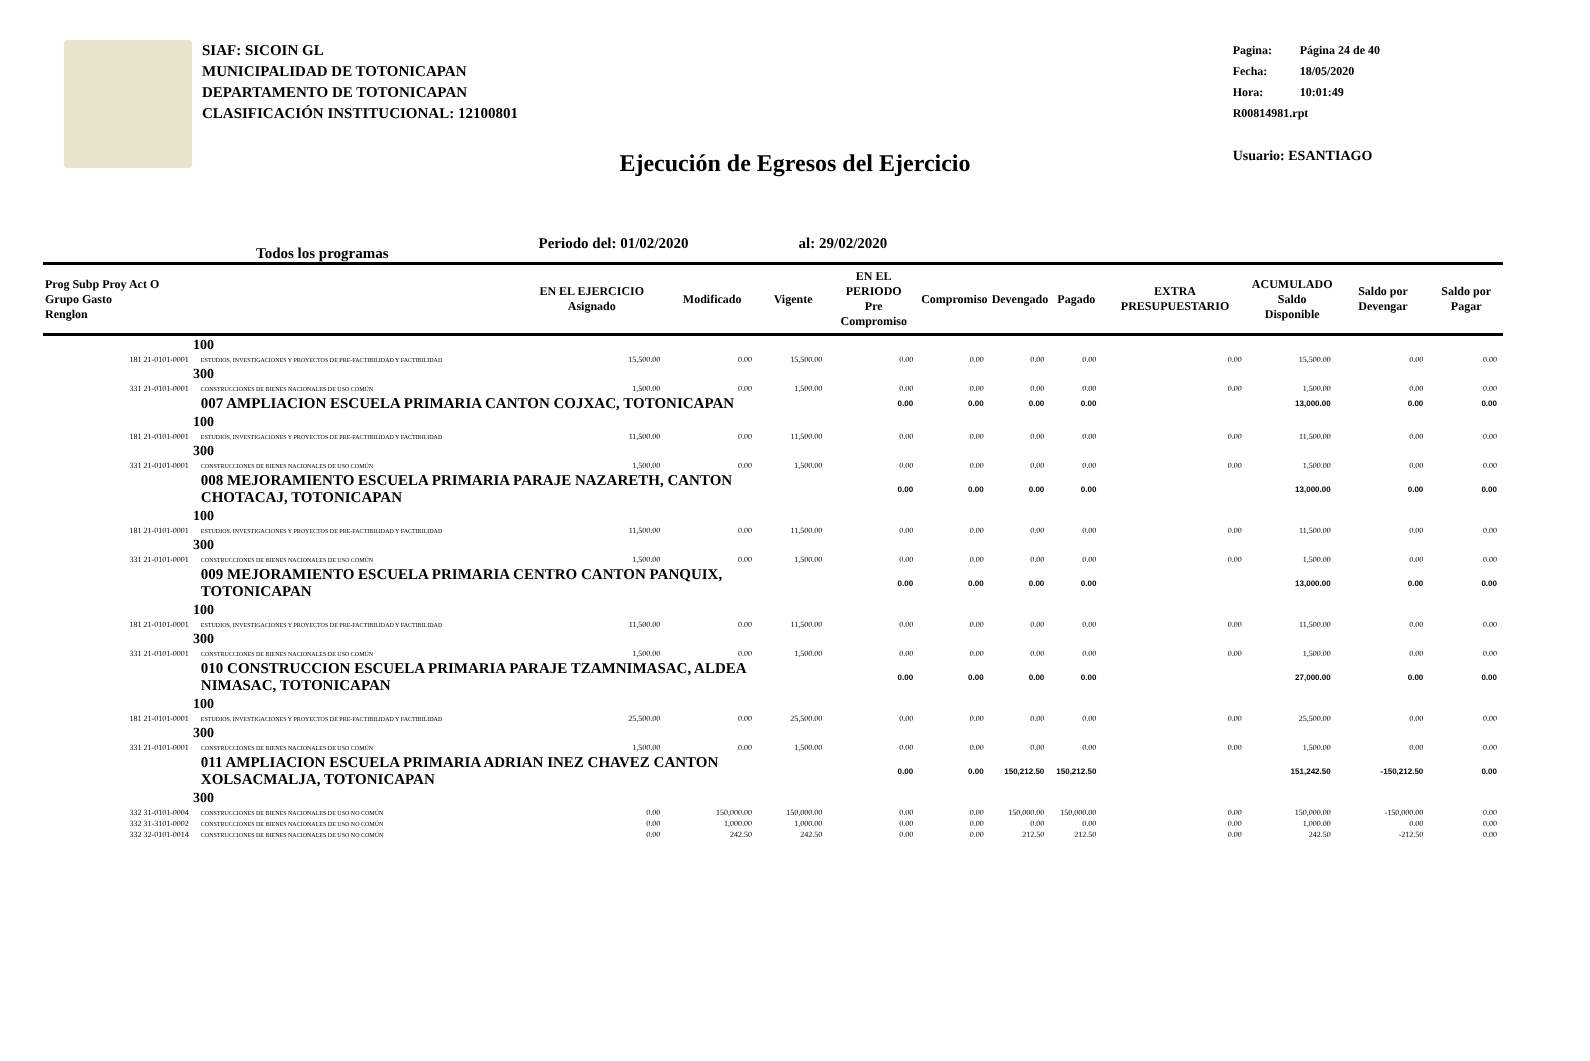SIAF: SICOIN GL
MUNICIPALIDAD DE TOTONICAPAN
DEPARTAMENTO DE TOTONICAPAN
CLASIFICACIÓN INSTITUCIONAL: 12100801
Pagina: Página 24 de 40
Fecha: 18/05/2020
Hora: 10:01:49
R00814981.rpt
Usuario: ESANTIAGO
Ejecución de Egresos del Ejercicio
Todos los programas Periodo del: 01/02/2020 al: 29/02/2020
| Prog Subp Proy Act O Grupo Gasto Renglon | | EN EL EJERCICIO Asignado | Modificado | Vigente | EN EL PERIODO Pre Compromiso | Compromiso | Devengado | Pagado | EXTRA PRESUPUESTARIO | ACUMULADO Saldo Disponible | Saldo por Devengar | Saldo por Pagar |
| --- | --- | --- | --- | --- | --- | --- | --- | --- | --- | --- | --- | --- |
| 100 | | | | | | | | | | | | |
| 181 21-0101-0001 | ESTUDIOS, INVESTIGACIONES Y PROYECTOS DE PRE-FACTIBILIDAD Y FACTIBILIDAD | 15,500.00 | 0.00 | 15,500.00 | 0.00 | 0.00 | 0.00 | 0.00 | 0.00 | 15,500.00 | 0.00 | 0.00 |
| 300 | | | | | | | | | | | | |
| 331 21-0101-0001 | CONSTRUCCIONES DE BIENES NACIONALES DE USO COMÚN | 1,500.00 | 0.00 | 1,500.00 | 0.00 | 0.00 | 0.00 | 0.00 | 0.00 | 1,500.00 | 0.00 | 0.00 |
| | 007 AMPLIACION ESCUELA PRIMARIA CANTON COJXAC, TOTONICAPAN | | | | 0.00 | 0.00 | 0.00 | 0.00 | | 13,000.00 | 0.00 | 0.00 |
| 100 | | | | | | | | | | | | |
| 181 21-0101-0001 | ESTUDIOS, INVESTIGACIONES Y PROYECTOS DE PRE-FACTIBILIDAD Y FACTIBILIDAD | 11,500.00 | 0.00 | 11,500.00 | 0.00 | 0.00 | 0.00 | 0.00 | 0.00 | 11,500.00 | 0.00 | 0.00 |
| 300 | | | | | | | | | | | | |
| 331 21-0101-0001 | CONSTRUCCIONES DE BIENES NACIONALES DE USO COMÚN | 1,500.00 | 0.00 | 1,500.00 | 0.00 | 0.00 | 0.00 | 0.00 | 0.00 | 1,500.00 | 0.00 | 0.00 |
| | 008 MEJORAMIENTO ESCUELA PRIMARIA PARAJE NAZARETH, CANTON CHOTACAJ, TOTONICAPAN | | | | 0.00 | 0.00 | 0.00 | 0.00 | | 13,000.00 | 0.00 | 0.00 |
| 100 | | | | | | | | | | | | |
| 181 21-0101-0001 | ESTUDIOS, INVESTIGACIONES Y PROYECTOS DE PRE-FACTIBILIDAD Y FACTIBILIDAD | 11,500.00 | 0.00 | 11,500.00 | 0.00 | 0.00 | 0.00 | 0.00 | 0.00 | 11,500.00 | 0.00 | 0.00 |
| 300 | | | | | | | | | | | | |
| 331 21-0101-0001 | CONSTRUCCIONES DE BIENES NACIONALES DE USO COMÚN | 1,500.00 | 0.00 | 1,500.00 | 0.00 | 0.00 | 0.00 | 0.00 | 0.00 | 1,500.00 | 0.00 | 0.00 |
| | 009 MEJORAMIENTO ESCUELA PRIMARIA CENTRO CANTON PANQUIX, TOTONICAPAN | | | | 0.00 | 0.00 | 0.00 | 0.00 | | 13,000.00 | 0.00 | 0.00 |
| 100 | | | | | | | | | | | | |
| 181 21-0101-0001 | ESTUDIOS, INVESTIGACIONES Y PROYECTOS DE PRE-FACTIBILIDAD Y FACTIBILIDAD | 11,500.00 | 0.00 | 11,500.00 | 0.00 | 0.00 | 0.00 | 0.00 | 0.00 | 11,500.00 | 0.00 | 0.00 |
| 300 | | | | | | | | | | | | |
| 331 21-0101-0001 | CONSTRUCCIONES DE BIENES NACIONALES DE USO COMÚN | 1,500.00 | 0.00 | 1,500.00 | 0.00 | 0.00 | 0.00 | 0.00 | 0.00 | 1,500.00 | 0.00 | 0.00 |
| | 010 CONSTRUCCION ESCUELA PRIMARIA PARAJE TZAMNIMASAC, ALDEA NIMASAC, TOTONICAPAN | | | | 0.00 | 0.00 | 0.00 | 0.00 | | 27,000.00 | 0.00 | 0.00 |
| 100 | | | | | | | | | | | | |
| 181 21-0101-0001 | ESTUDIOS, INVESTIGACIONES Y PROYECTOS DE PRE-FACTIBILIDAD Y FACTIBILIDAD | 25,500.00 | 0.00 | 25,500.00 | 0.00 | 0.00 | 0.00 | 0.00 | 0.00 | 25,500.00 | 0.00 | 0.00 |
| 300 | | | | | | | | | | | | |
| 331 21-0101-0001 | CONSTRUCCIONES DE BIENES NACIONALES DE USO COMÚN | 1,500.00 | 0.00 | 1,500.00 | 0.00 | 0.00 | 0.00 | 0.00 | 0.00 | 1,500.00 | 0.00 | 0.00 |
| | 011 AMPLIACION ESCUELA PRIMARIA ADRIAN INEZ CHAVEZ CANTON XOLSACMALJA, TOTONICAPAN | | | | 0.00 | 0.00 | 150,212.50 | 150,212.50 | | 151,242.50 | -150,212.50 | 0.00 |
| 300 | | | | | | | | | | | | |
| 332 31-0101-0004 | CONSTRUCCIONES DE BIENES NACIONALES DE USO NO COMÚN | 0.00 | 150,000.00 | 150,000.00 | 0.00 | 0.00 | 150,000.00 | 150,000.00 | 0.00 | 150,000.00 | -150,000.00 | 0.00 |
| 332 31-3101-0002 | CONSTRUCCIONES DE BIENES NACIONALES DE USO NO COMÚN | 0.00 | 1,000.00 | 1,000.00 | 0.00 | 0.00 | 0.00 | 0.00 | 0.00 | 1,000.00 | 0.00 | 0.00 |
| 332 32-0101-0014 | CONSTRUCCIONES DE BIENES NACIONALES DE USO NO COMÚN | 0.00 | 242.50 | 242.50 | 0.00 | 0.00 | 212.50 | 212.50 | 0.00 | 242.50 | -212.50 | 0.00 |